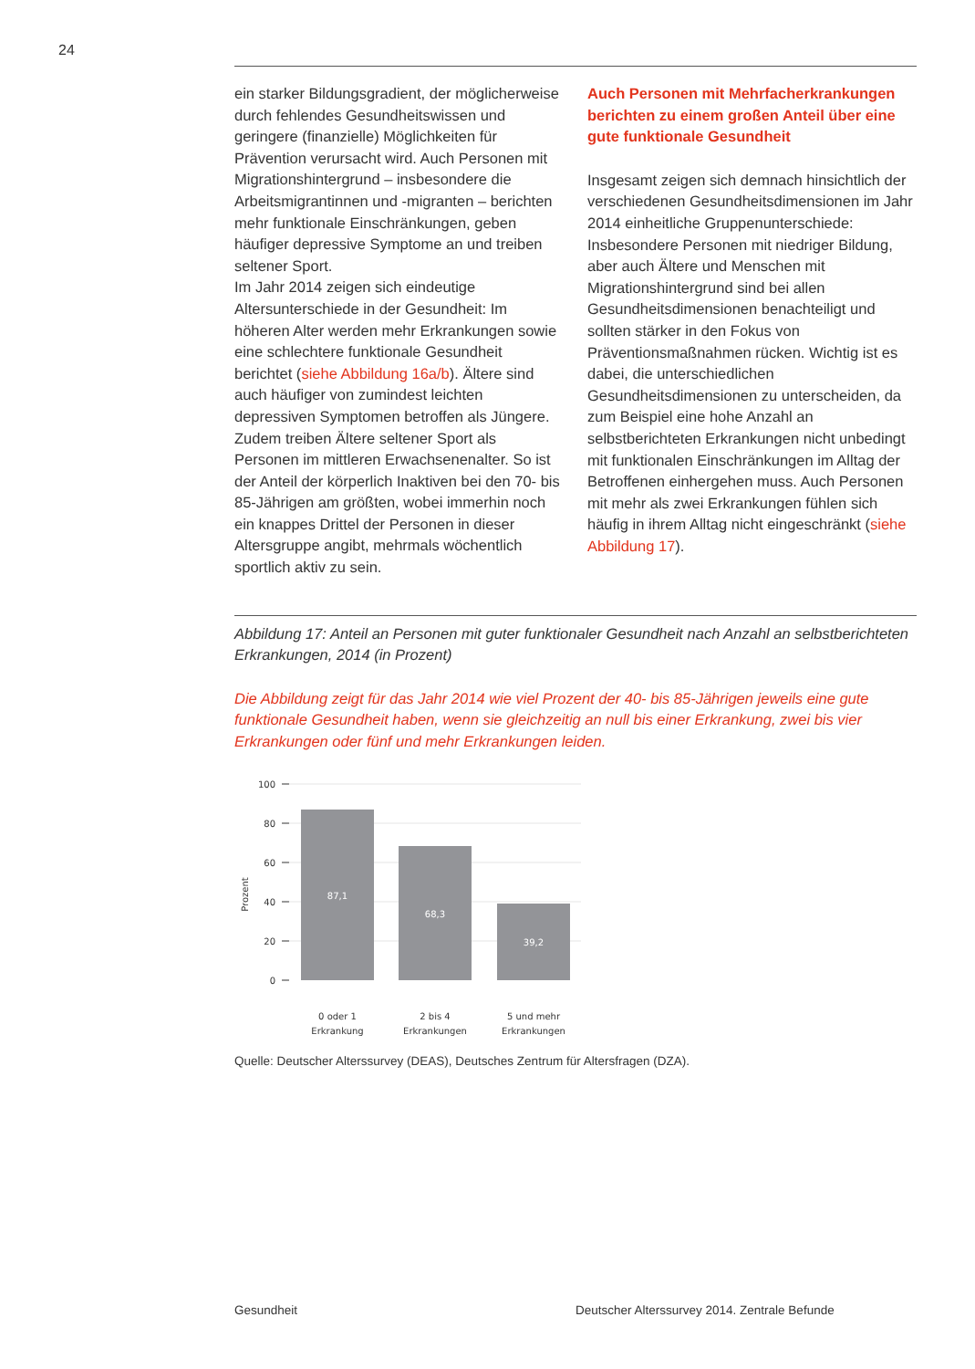24
ein starker Bildungsgradient, der möglicherweise durch fehlendes Gesundheitswissen und geringere (finanzielle) Möglichkeiten für Prävention verursacht wird. Auch Personen mit Migrationshintergrund – insbesondere die Arbeitsmigrantinnen und -migranten – berichten mehr funktionale Einschränkungen, geben häufiger depressive Symptome an und treiben seltener Sport.
Im Jahr 2014 zeigen sich eindeutige Altersunterschiede in der Gesundheit: Im höheren Alter werden mehr Erkrankungen sowie eine schlechtere funktionale Gesundheit berichtet (siehe Abbildung 16a/b). Ältere sind auch häufiger von zumindest leichten depressiven Symptomen betroffen als Jüngere. Zudem treiben Ältere seltener Sport als Personen im mittleren Erwachsenenalter. So ist der Anteil der körperlich Inaktiven bei den 70- bis 85-Jährigen am größten, wobei immerhin noch ein knappes Drittel der Personen in dieser Altersgruppe angibt, mehrmals wöchentlich sportlich aktiv zu sein.
Auch Personen mit Mehrfacherkrankungen berichten zu einem großen Anteil über eine gute funktionale Gesundheit
Insgesamt zeigen sich demnach hinsichtlich der verschiedenen Gesundheitsdimensionen im Jahr 2014 einheitliche Gruppenunterschiede: Insbesondere Personen mit niedriger Bildung, aber auch Ältere und Menschen mit Migrationshintergrund sind bei allen Gesundheitsdimensionen benachteiligt und sollten stärker in den Fokus von Präventionsmaßnahmen rücken. Wichtig ist es dabei, die unterschiedlichen Gesundheitsdimensionen zu unterscheiden, da zum Beispiel eine hohe Anzahl an selbstberichteten Erkrankungen nicht unbedingt mit funktionalen Einschränkungen im Alltag der Betroffenen einhergehen muss. Auch Personen mit mehr als zwei Erkrankungen fühlen sich häufig in ihrem Alltag nicht eingeschränkt (siehe Abbildung 17).
Abbildung 17: Anteil an Personen mit guter funktionaler Gesundheit nach Anzahl an selbstberichteten Erkrankungen, 2014 (in Prozent)
Die Abbildung zeigt für das Jahr 2014 wie viel Prozent der 40- bis 85-Jährigen jeweils eine gute funktionale Gesundheit haben, wenn sie gleichzeitig an null bis einer Erkrankung, zwei bis vier Erkrankungen oder fünf und mehr Erkrankungen leiden.
100
80
60
40
20
0
Prozent
87,1
68,3
39,2
0 oder 1
Erkrankung
2 bis 4
Erkrankungen
5 und mehr
Erkrankungen
Quelle: Deutscher Alterssurvey (DEAS), Deutsches Zentrum für Altersfragen (DZA).
Gesundheit Deutscher Alterssurvey 2014. Zentrale Befunde